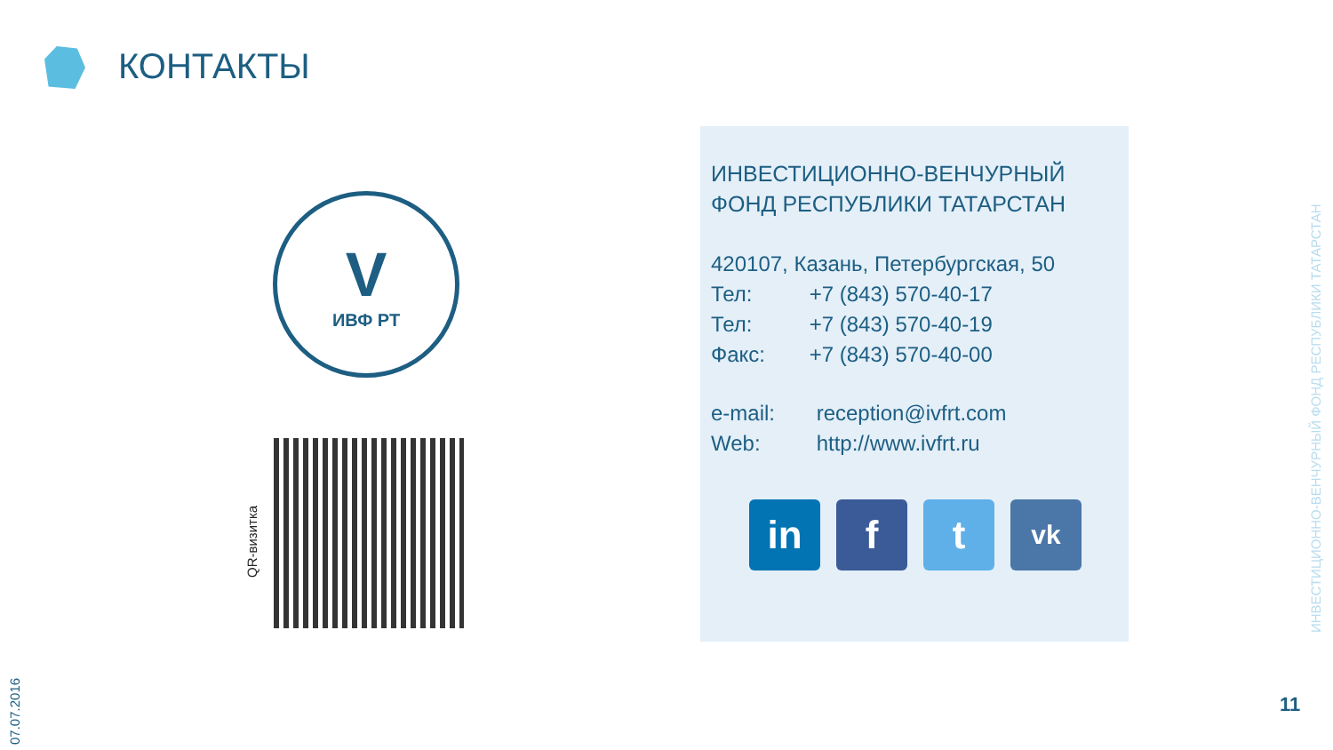КОНТАКТЫ
V
ИВФ РТ
QR-визитка
ИНВЕСТИЦИОННО-ВЕНЧУРНЫЙ ФОНД РЕСПУБЛИКИ ТАТАРСТАН
420107, Казань, Петербургская, 50
Тел: +7 (843) 570-40-17
Тел: +7 (843) 570-40-19
Факс: +7 (843) 570-40-00
e-mail: reception@ivfrt.com
Web: http://www.ivfrt.ru
in f t
vk
07.07.2016
ИНВЕСТИЦИОННО-ВЕНЧУРНЫЙ ФОНД РЕСПУБЛИКИ ТАТАРСТАН
11